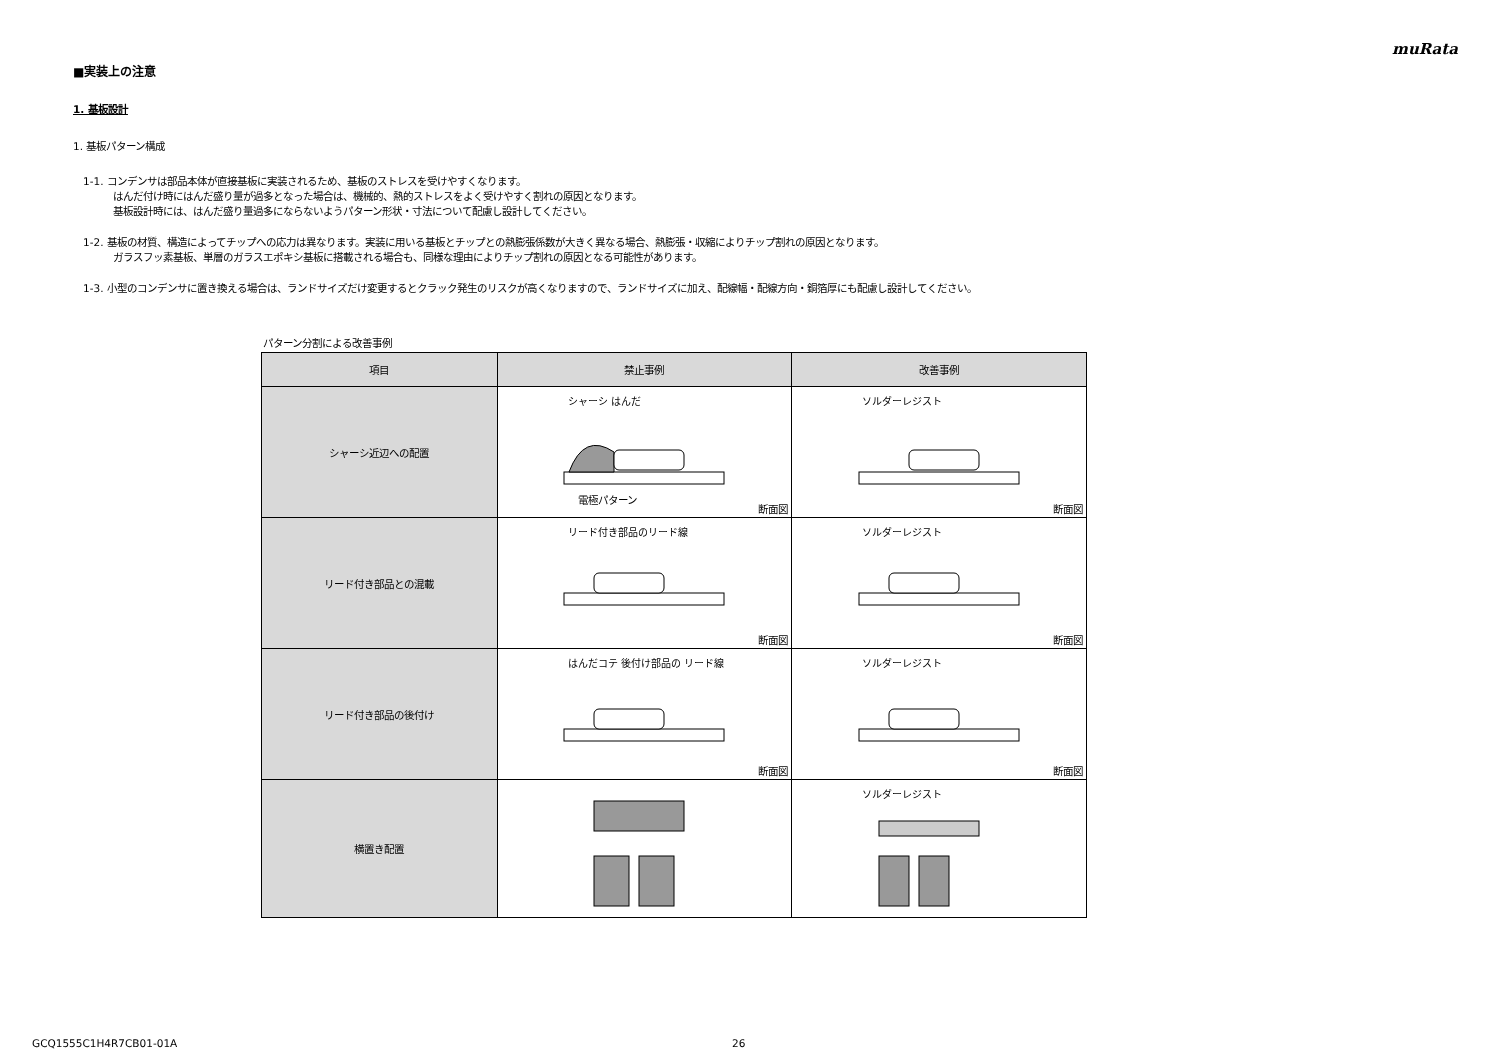muRata
■実装上の注意
1. 基板設計
1. 基板パターン構成
1-1. コンデンサは部品本体が直接基板に実装されるため、基板のストレスを受けやすくなります。
はんだ付け時にはんだ盛り量が過多となった場合は、機械的、熱的ストレスをよく受けやすく割れの原因となります。
基板設計時には、はんだ盛り量過多にならないようパターン形状・寸法について配慮し設計してください。
1-2. 基板の材質、構造によってチップへの応力は異なります。実装に用いる基板とチップとの熱膨張係数が大きく異なる場合、熱膨張・収縮によりチップ割れの原因となります。
ガラスフッ素基板、単層のガラスエポキシ基板に搭載される場合も、同様な理由によりチップ割れの原因となる可能性があります。
1-3. 小型のコンデンサに置き換える場合は、ランドサイズだけ変更するとクラック発生のリスクが高くなりますので、ランドサイズに加え、配線幅・配線方向・銅箔厚にも配慮し設計してください。
パターン分割による改善事例
| 項目 | 禁止事例 | 改善事例 |
| --- | --- | --- |
| シャーシ近辺への配置 | シャーシ はんだ 電極パターン 断面図 | ソルダーレジスト 断面図 |
| リード付き部品との混載 | リード付き部品のリード線 断面図 | ソルダーレジスト 断面図 |
| リード付き部品の後付け | はんだコテ 後付け部品の リード線 断面図 | ソルダーレジスト 断面図 |
| 横置き配置 | | ソルダーレジスト |
GCQ1555C1H4R7CB01-01A 26